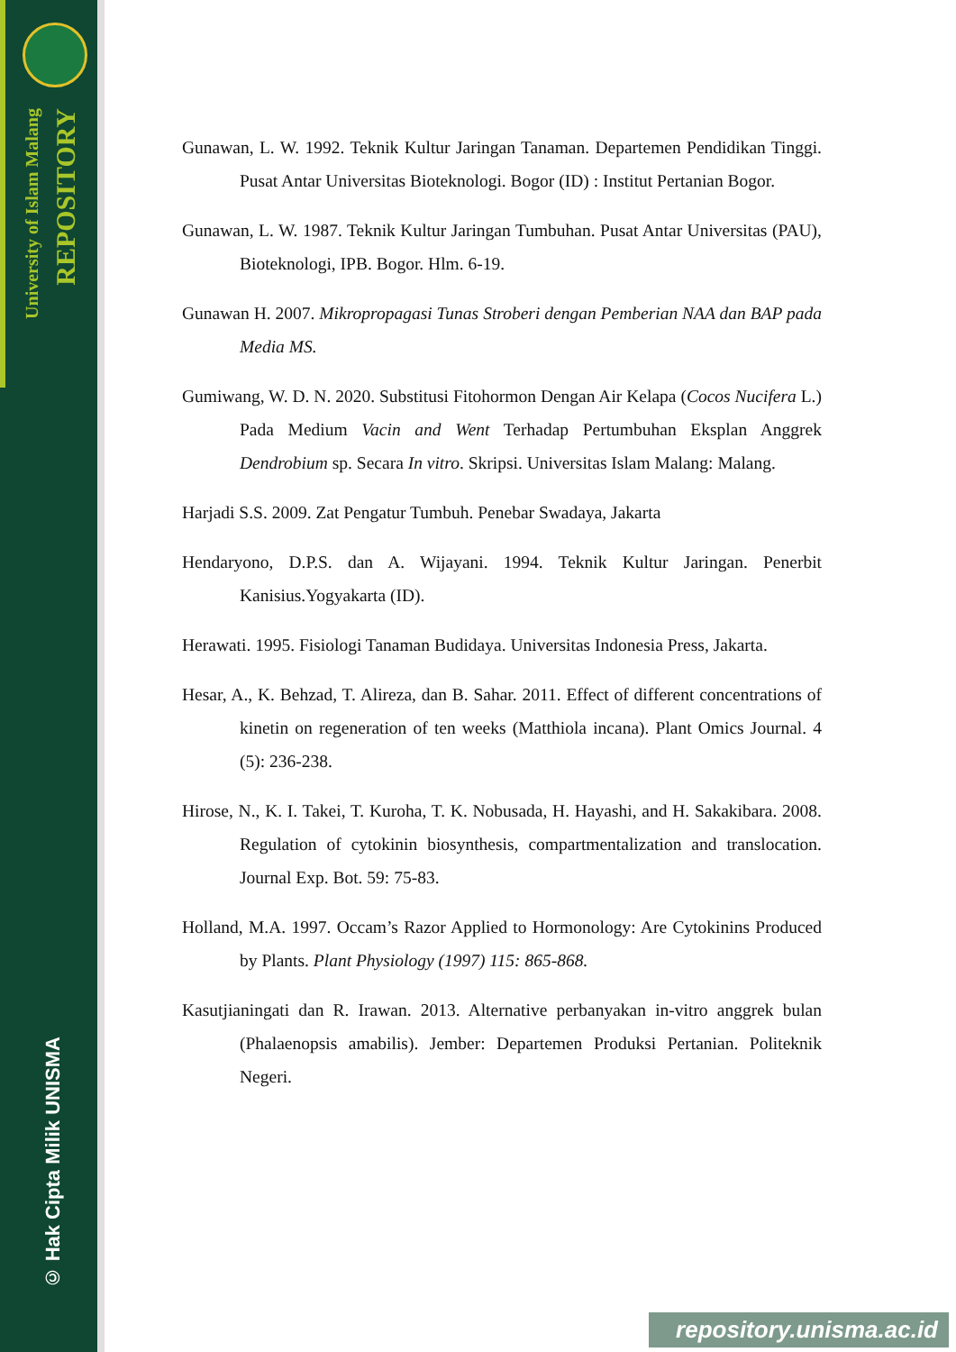University of Islam Malang
REPOSITORY
© Hak Cipta Milik UNISMA
Gunawan, L. W. 1992. Teknik Kultur Jaringan Tanaman. Departemen Pendidikan Tinggi. Pusat Antar Universitas Bioteknologi. Bogor (ID) : Institut Pertanian Bogor.
Gunawan, L. W. 1987. Teknik Kultur Jaringan Tumbuhan. Pusat Antar Universitas (PAU), Bioteknologi, IPB. Bogor. Hlm. 6-19.
Gunawan H. 2007. Mikropropagasi Tunas Stroberi dengan Pemberian NAA dan BAP pada Media MS.
Gumiwang, W. D. N. 2020. Substitusi Fitohormon Dengan Air Kelapa (Cocos Nucifera L.) Pada Medium Vacin and Went Terhadap Pertumbuhan Eksplan Anggrek Dendrobium sp. Secara In vitro. Skripsi. Universitas Islam Malang: Malang.
Harjadi S.S. 2009. Zat Pengatur Tumbuh. Penebar Swadaya, Jakarta
Hendaryono, D.P.S. dan A. Wijayani. 1994. Teknik Kultur Jaringan. Penerbit Kanisius.Yogyakarta (ID).
Herawati. 1995. Fisiologi Tanaman Budidaya. Universitas Indonesia Press, Jakarta.
Hesar, A., K. Behzad, T. Alireza, dan B. Sahar. 2011. Effect of different concentrations of kinetin on regeneration of ten weeks (Matthiola incana). Plant Omics Journal. 4 (5): 236-238.
Hirose, N., K. I. Takei, T. Kuroha, T. K. Nobusada, H. Hayashi, and H. Sakakibara. 2008. Regulation of cytokinin biosynthesis, compartmentalization and translocation. Journal Exp. Bot. 59: 75-83.
Holland, M.A. 1997. Occam’s Razor Applied to Hormonology: Are Cytokinins Produced by Plants. Plant Physiology (1997) 115: 865-868.
Kasutjianingati dan R. Irawan. 2013. Alternative perbanyakan in-vitro anggrek bulan (Phalaenopsis amabilis). Jember: Departemen Produksi Pertanian. Politeknik Negeri.
repository.unisma.ac.id